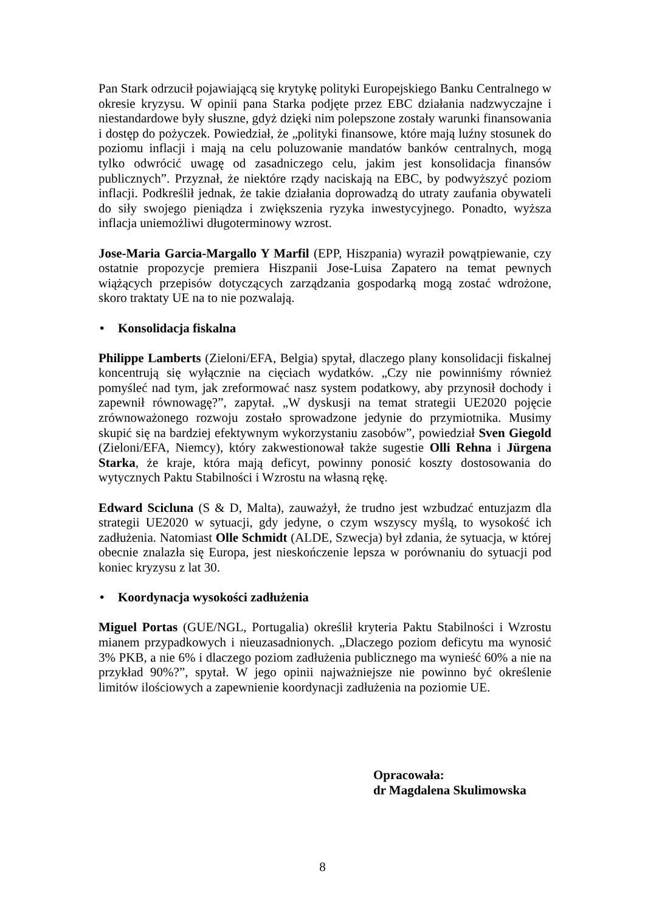Pan Stark odrzucił pojawiającą się krytykę polityki Europejskiego Banku Centralnego w okresie kryzysu. W opinii pana Starka podjęte przez EBC działania nadzwyczajne i niestandardowe były słuszne, gdyż dzięki nim polepszone zostały warunki finansowania i dostęp do pożyczek. Powiedział, że „polityki finansowe, które mają luźny stosunek do poziomu inflacji i mają na celu poluzowanie mandatów banków centralnych, mogą tylko odwrócić uwagę od zasadniczego celu, jakim jest konsolidacja finansów publicznych”. Przyznał, że niektóre rządy naciskają na EBC, by podwyższyć poziom inflacji. Podkreślił jednak, że takie działania doprowadzą do utraty zaufania obywateli do siły swojego pieniądza i zwiększenia ryzyka inwestycyjnego. Ponadto, wyższa inflacja uniemożliwi długoterminowy wzrost.
Jose-Maria Garcia-Margallo Y Marfil (EPP, Hiszpania) wyraził powątpiewanie, czy ostatnie propozycje premiera Hiszpanii Jose-Luisa Zapatero na temat pewnych wiążących przepisów dotyczących zarządzania gospodarką mogą zostać wdrożone, skoro traktaty UE na to nie pozwalają.
• Konsolidacja fiskalna
Philippe Lamberts (Zieloni/EFA, Belgia) spytał, dlaczego plany konsolidacji fiskalnej koncentrują się wyłącznie na cięciach wydatków. „Czy nie powinniśmy również pomyśleć nad tym, jak zreformować nasz system podatkowy, aby przynosił dochody i zapewnił równowagę?”, zapytał. „W dyskusji na temat strategii UE2020 pojęcie zrównoważonego rozwoju zostało sprowadzone jedynie do przymiotnika. Musimy skupić się na bardziej efektywnym wykorzystaniu zasobów”, powiedział Sven Giegold (Zieloni/EFA, Niemcy), który zakwestionował także sugestie Olli Rehna i Jürgena Starka, że kraje, która mają deficyt, powinny ponosić koszty dostosowania do wytycznych Paktu Stabilności i Wzrostu na własną rękę.
Edward Scicluna (S & D, Malta), zauważył, że trudno jest wzbudzać entuzjazm dla strategii UE2020 w sytuacji, gdy jedyne, o czym wszyscy myślą, to wysokość ich zadłużenia. Natomiast Olle Schmidt (ALDE, Szwecja) był zdania, że sytuacja, w której obecnie znalazła się Europa, jest nieskończenie lepsza w porównaniu do sytuacji pod koniec kryzysu z lat 30.
• Koordynacja wysokości zadłużenia
Miguel Portas (GUE/NGL, Portugalia) określił kryteria Paktu Stabilności i Wzrostu mianem przypadkowych i nieuzasadnionych. „Dlaczego poziom deficytu ma wynosić 3% PKB, a nie 6% i dlaczego poziom zadłużenia publicznego ma wynieść 60% a nie na przykład 90%?”, spytał. W jego opinii najważniejsze nie powinno być określenie limitów ilościowych a zapewnienie koordynacji zadłużenia na poziomie UE.
Opracowała:
dr Magdalena Skulimowska
8